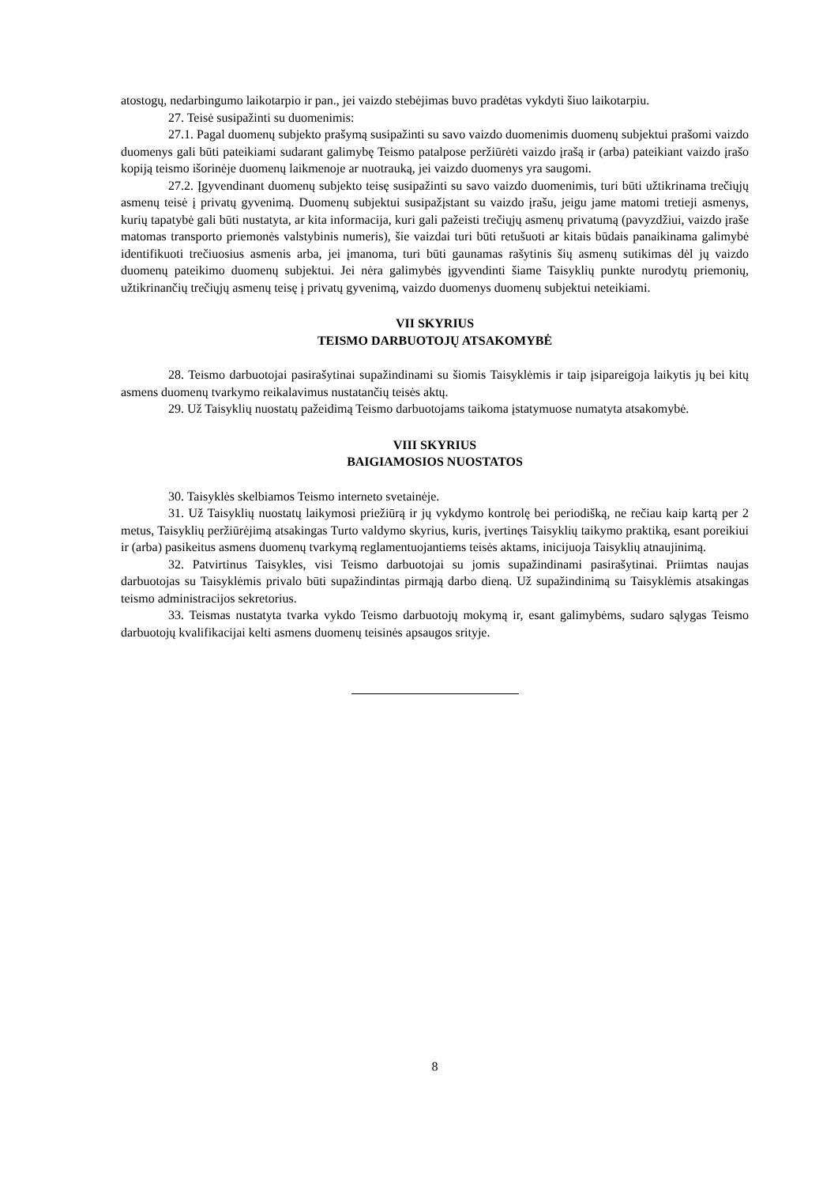atostogų, nedarbingumo laikotarpio ir pan., jei vaizdo stebėjimas buvo pradėtas vykdyti šiuo laikotarpiu.
27. Teisė susipažinti su duomenimis:
27.1. Pagal duomenų subjekto prašymą susipažinti su savo vaizdo duomenimis duomenų subjektui prašomi vaizdo duomenys gali būti pateikiami sudarant galimybę Teismo patalpose peržiūrėti vaizdo įrašą ir (arba) pateikiant vaizdo įrašo kopiją teismo išorinėje duomenų laikmenoje ar nuotrauką, jei vaizdo duomenys yra saugomi.
27.2. Įgyvendinant duomenų subjekto teisę susipažinti su savo vaizdo duomenimis, turi būti užtikrinama trečiųjų asmenų teisė į privatų gyvenimą. Duomenų subjektui susipažįstant su vaizdo įrašu, jeigu jame matomi tretieji asmenys, kurių tapatybė gali būti nustatyta, ar kita informacija, kuri gali pažeisti trečiųjų asmenų privatumą (pavyzdžiui, vaizdo įraše matomas transporto priemonės valstybinis numeris), šie vaizdai turi būti retušuoti ar kitais būdais panaikinama galimybė identifikuoti trečiuosius asmenis arba, jei įmanoma, turi būti gaunamas rašytinis šių asmenų sutikimas dėl jų vaizdo duomenų pateikimo duomenų subjektui. Jei nėra galimybės įgyvendinti šiame Taisyklių punkte nurodytų priemonių, užtikrinančių trečiųjų asmenų teisę į privatų gyvenimą, vaizdo duomenys duomenų subjektui neteikiami.
VII SKYRIUS
TEISMO DARBUOTOJŲ ATSAKOMYBĖ
28. Teismo darbuotojai pasirašytinai supažindinami su šiomis Taisyklėmis ir taip įsipareigoja laikytis jų bei kitų asmens duomenų tvarkymo reikalavimus nustatančių teisės aktų.
29. Už Taisyklių nuostatų pažeidimą Teismo darbuotojams taikoma įstatymuose numatyta atsakomybė.
VIII SKYRIUS
BAIGIAMOSIOS NUOSTATOS
30. Taisyklės skelbiamos Teismo interneto svetainėje.
31. Už Taisyklių nuostatų laikymosi priežiūrą ir jų vykdymo kontrolę bei periodišką, ne rečiau kaip kartą per 2 metus, Taisyklių peržiūrėjimą atsakingas Turto valdymo skyrius, kuris, įvertinęs Taisyklių taikymo praktiką, esant poreikiui ir (arba) pasikeitus asmens duomenų tvarkymą reglamentuojantiems teisės aktams, inicijuoja Taisyklių atnaujinimą.
32. Patvirtinus Taisykles, visi Teismo darbuotojai su jomis supažindinami pasirašytinai. Priimtas naujas darbuotojas su Taisyklėmis privalo būti supažindintas pirmąją darbo dieną. Už supažindinimą su Taisyklėmis atsakingas teismo administracijos sekretorius.
33. Teismas nustatyta tvarka vykdo Teismo darbuotojų mokymą ir, esant galimybėms, sudaro sąlygas Teismo darbuotojų kvalifikacijai kelti asmens duomenų teisinės apsaugos srityje.
8